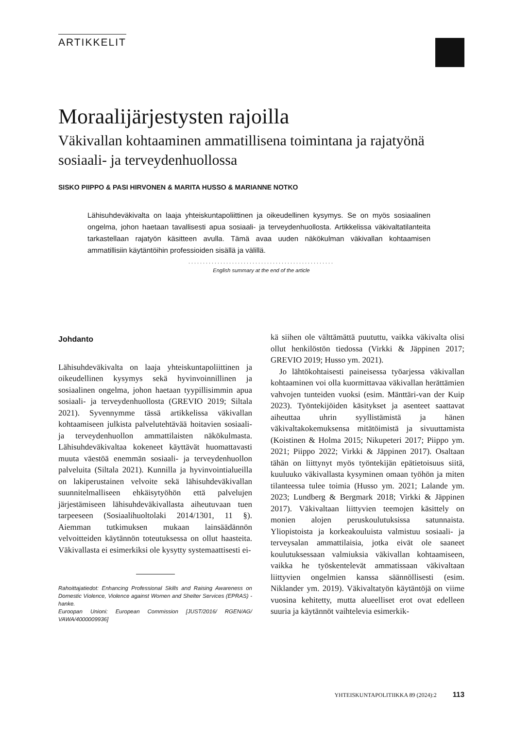ARTIKKELIT
Moraalijärjestysten rajoilla
Väkivallan kohtaaminen ammatillisena toimintana ja rajatyönä sosiaali- ja terveydenhuollossa
SISKO PIIPPO & PASI HIRVONEN & MARITA HUSSO & MARIANNE NOTKO
Lähisuhdeväkivalta on laaja yhteiskuntapoliittinen ja oikeudellinen kysymys. Se on myös sosiaalinen ongelma, johon haetaan tavallisesti apua sosiaali- ja terveydenhuollosta. Artikkelissa väkivaltatilanteita tarkastellaan rajatyön käsitteen avulla. Tämä avaa uuden näkökulman väkivallan kohtaamisen ammatillisiin käytäntöihin professioiden sisällä ja välillä.
..................................................
English summary at the end of the article
Johdanto
Lähisuhdeväkivalta on laaja yhteiskuntapoliittinen ja oikeudellinen kysymys sekä hyvinvoinnillinen ja sosiaalinen ongelma, johon haetaan tyypillisimmin apua sosiaali- ja terveydenhuollosta (GREVIO 2019; Siltala 2021). Syvennymme tässä artikkelissa väkivallan kohtaamiseen julkista palvelutehtävää hoitavien sosiaali- ja terveydenhuollon ammattilaisten näkökulmasta. Lähisuhdeväkivaltaa kokeneet käyttävät huomattavasti muuta väestöä enemmän sosiaali- ja terveydenhuollon palveluita (Siltala 2021). Kunnilla ja hyvinvointialueilla on lakiperustainen velvoite sekä lähisuhdeväkivallan suunnitelmalliseen ehkäisytyöhön että palvelujen järjestämiseen lähisuhdeväkivallasta aiheutuvaan tuen tarpeeseen (Sosiaalihuoltolaki 2014/1301, 11 §). Aiemman tutkimuksen mukaan lainsäädännön velvoitteiden käytännön toteutuksessa on ollut haasteita. Väkivallasta ei esimerkiksi ole kysytty systemaattisesti ei-
Rahoittajatiedot: Enhancing Professional Skills and Raising Awareness on Domestic Violence, Violence against Women and Shelter Services (EPRAS) -hanke.
Euroopan Unioni: European Commission [JUST/2016/ RGEN/AG/ VAWA/4000009936]
kä siihen ole välttämättä puututtu, vaikka väkivalta olisi ollut henkilöstön tiedossa (Virkki & Jäppinen 2017; GREVIO 2019; Husso ym. 2021).
Jo lähtökohtaisesti paineisessa työarjessa väkivallan kohtaaminen voi olla kuormittavaa väkivallan herättämien vahvojen tunteiden vuoksi (esim. Mänttäri-van der Kuip 2023). Työntekijöiden käsitykset ja asenteet saattavat aiheuttaa uhrin syyllistämistä ja hänen väkivaltakokemuksensa mitätöimistä ja sivuuttamista (Koistinen & Holma 2015; Nikupeteri 2017; Piippo ym. 2021; Piippo 2022; Virkki & Jäppinen 2017). Osaltaan tähän on liittynyt myös työntekijän epätietoisuus siitä, kuuluuko väkivallasta kysyminen omaan työhön ja miten tilanteessa tulee toimia (Husso ym. 2021; Lalande ym. 2023; Lundberg & Bergmark 2018; Virkki & Jäppinen 2017). Väkivaltaan liittyvien teemojen käsittely on monien alojen peruskoulutuksissa satunnaista. Yliopistoista ja korkeakouluista valmistuu sosiaali- ja terveysalan ammattilaisia, jotka eivät ole saaneet koulutuksessaan valmiuksia väkivallan kohtaamiseen, vaikka he työskentelevät ammatissaan väkivaltaan liittyvien ongelmien kanssa säännöllisesti (esim. Niklander ym. 2019). Väkivaltatyön käytäntöjä on viime vuosina kehitetty, mutta alueelliset erot ovat edelleen suuria ja käytännöt vaihtelevia esimerkik-
YHTEISKUNTAPOLITIIKKA 89 (2024):2 113